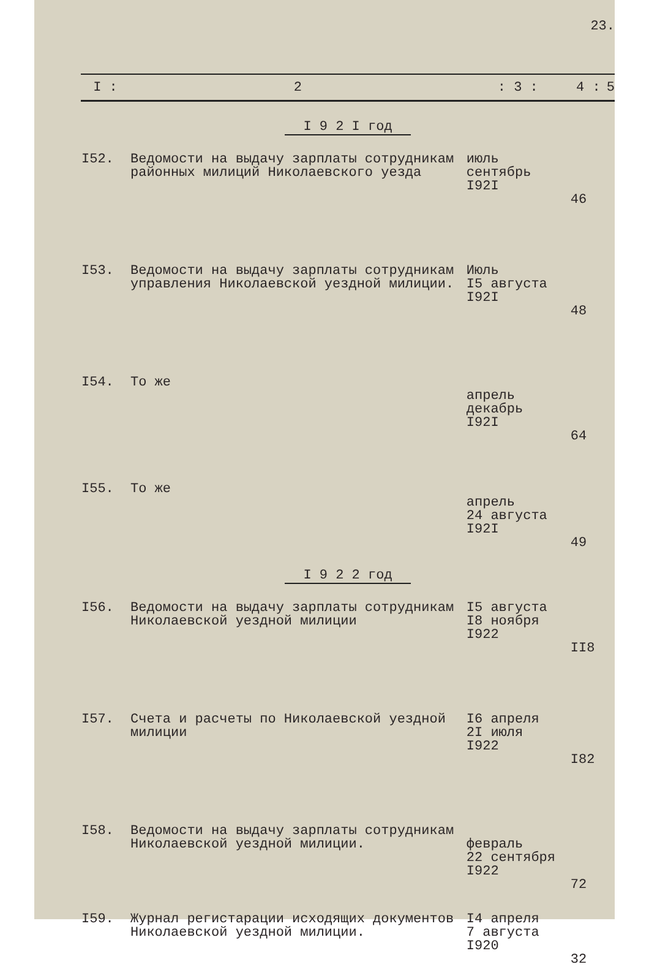23.
| I : | 2 | : 3 : | 4 : | 5 |
| --- | --- | --- | --- | --- |
| I 9 2 I год | | | | |
| I52. | Ведомости на выдачу зарплаты сотрудникам районных милиций Николаевского уезда | июль сентябрь I92I | 46 | |
| I53. | Ведомости на выдачу зарплаты сотрудникам управления Николаевской уездной милиции. | Июль I5 августа I92I | 48 | |
| I54. | То же | апрель декабрь I92I | 64 | |
| I55. | То же | апрель 24 августа I92I | 49 | |
| I 9 2 2 год | | | | |
| I56. | Ведомости на выдачу зарплаты сотрудникам Николаевской уездной милиции | I5 августа I8 ноября I922 | II8 | |
| I57. | Счета и расчеты по Николаевской уездной милиции | I6 апреля 2I июля I922 | I82 | |
| I58. | Ведомости на выдачу зарплаты сотрудникам Николаевской уездной милиции. | февраль 22 сентября I922 | 72 | |
| I59. | Журнал регистарации исходящих документов Николаевской уездной милиции. | I4 апреля 7 августа I920 | 32 | |